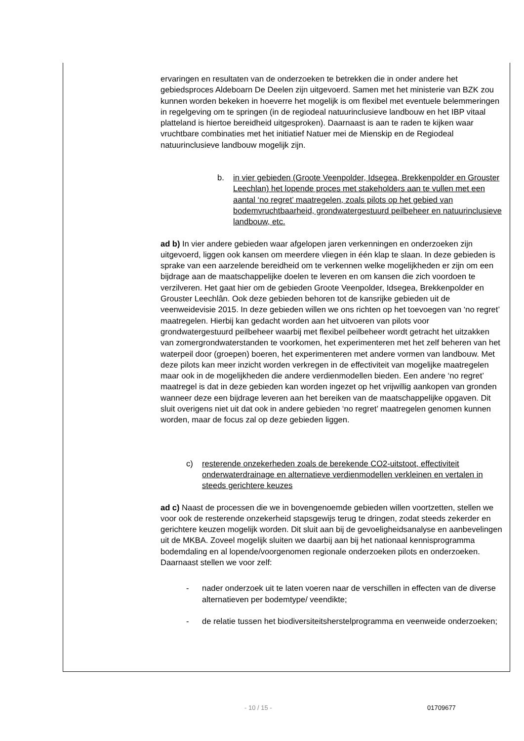ervaringen en resultaten van de onderzoeken te betrekken die in onder andere het gebiedsproces Aldeboarn De Deelen zijn uitgevoerd. Samen met het ministerie van BZK zou kunnen worden bekeken in hoeverre het mogelijk is om flexibel met eventuele belemmeringen in regelgeving om te springen (in de regiodeal natuurinclusieve landbouw en het IBP vitaal platteland is hiertoe bereidheid uitgesproken). Daarnaast is aan te raden te kijken waar vruchtbare combinaties met het initiatief Natuer mei de Mienskip en de Regiodeal natuurinclusieve landbouw mogelijk zijn.
b. in vier gebieden (Groote Veenpolder, Idsegea, Brekkenpolder en Grouster Leechlan) het lopende proces met stakeholders aan te vullen met een aantal ‘no regret’ maatregelen, zoals pilots op het gebied van bodemvruchtbaarheid, grondwatergestuurd peilbeheer en natuurinclusieve landbouw, etc.
ad b) In vier andere gebieden waar afgelopen jaren verkenningen en onderzoeken zijn uitgevoerd, liggen ook kansen om meerdere vliegen in één klap te slaan. In deze gebieden is sprake van een aarzelende bereidheid om te verkennen welke mogelijkheden er zijn om een bijdrage aan de maatschappelijke doelen te leveren en om kansen die zich voordoen te verzilveren. Het gaat hier om de gebieden Groote Veenpolder, Idsegea, Brekkenpolder en Grouster Leechlân. Ook deze gebieden behoren tot de kansrijke gebieden uit de veenweidevisie 2015. In deze gebieden willen we ons richten op het toevoegen van ‘no regret’ maatregelen. Hierbij kan gedacht worden aan het uitvoeren van pilots voor grondwatergestuurd peilbeheer waarbij met flexibel peilbeheer wordt getracht het uitzakken van zomergrondwaterstanden te voorkomen, het experimenteren met het zelf beheren van het waterpeil door (groepen) boeren, het experimenteren met andere vormen van landbouw. Met deze pilots kan meer inzicht worden verkregen in de effectiviteit van mogelijke maatregelen maar ook in de mogelijkheden die andere verdienmodellen bieden. Een andere ‘no regret’ maatregel is dat in deze gebieden kan worden ingezet op het vrijwillig aankopen van gronden wanneer deze een bijdrage leveren aan het bereiken van de maatschappelijke opgaven. Dit sluit overigens niet uit dat ook in andere gebieden ‘no regret’ maatregelen genomen kunnen worden, maar de focus zal op deze gebieden liggen.
c) resterende onzekerheden zoals de berekende CO2-uitstoot, effectiviteit onderwaterdrainage en alternatieve verdienmodellen verkleinen en vertalen in steeds gerichtere keuzes
ad c) Naast de processen die we in bovengenoemde gebieden willen voortzetten, stellen we voor ook de resterende onzekerheid stapsgewijs terug te dringen, zodat steeds zekerder en gerichtere keuzen mogelijk worden. Dit sluit aan bij de gevoeligheidsanalyse en aanbevelingen uit de MKBA. Zoveel mogelijk sluiten we daarbij aan bij het nationaal kennisprogramma bodemdaling en al lopende/voorgenomen regionale onderzoeken pilots en onderzoeken. Daarnaast stellen we voor zelf:
- nader onderzoek uit te laten voeren naar de verschillen in effecten van de diverse alternatieven per bodemtype/ veendikte;
- de relatie tussen het biodiversiteitsherstelprogramma en veenweide onderzoeken;
- 10 / 15 - 01709677